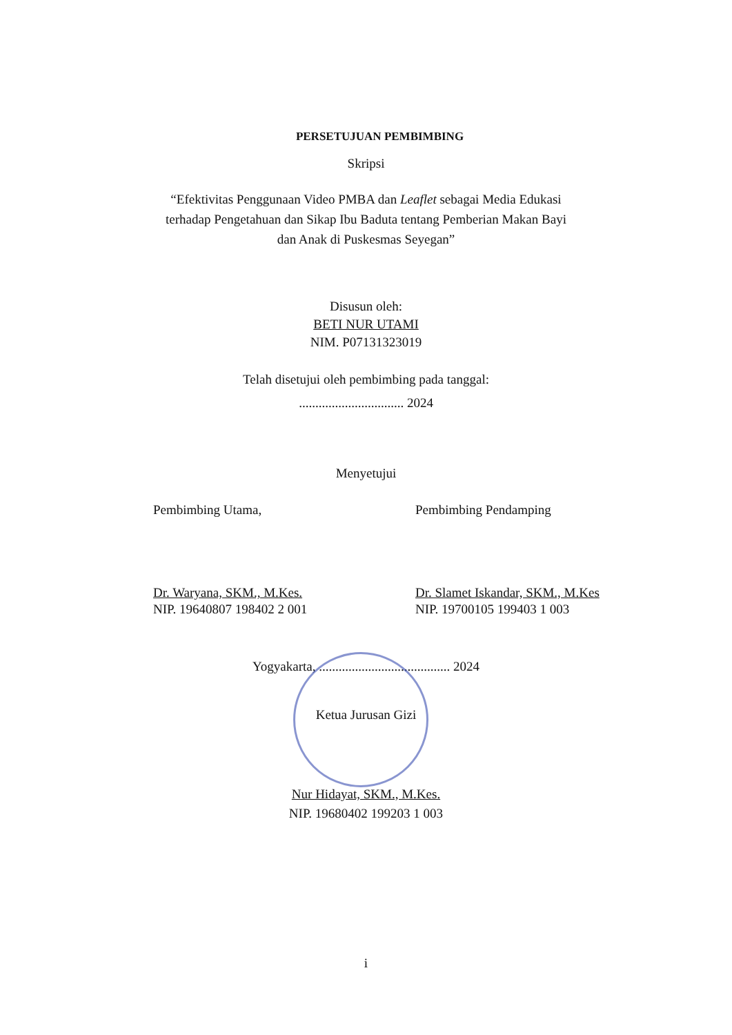PERSETUJUAN PEMBIMBING
Skripsi
“Efektivitas Penggunaan Video PMBA dan Leaflet sebagai Media Edukasi terhadap Pengetahuan dan Sikap Ibu Baduta tentang Pemberian Makan Bayi dan Anak di Puskesmas Seyegan”
Disusun oleh:
BETI NUR UTAMI
NIM. P07131323019
Telah disetujui oleh pembimbing pada tanggal:
................................ 2024
Menyetujui
Pembimbing Utama,
Dr. Waryana, SKM., M.Kes.
NIP. 19640807 198402 2 001
Pembimbing Pendamping
Dr. Slamet Iskandar, SKM., M.Kes
NIP. 19700105 199403 1 003
Yogyakarta, ........................................ 2024
Ketua Jurusan Gizi
Nur Hidayat, SKM., M.Kes.
NIP. 19680402 199203 1 003
i